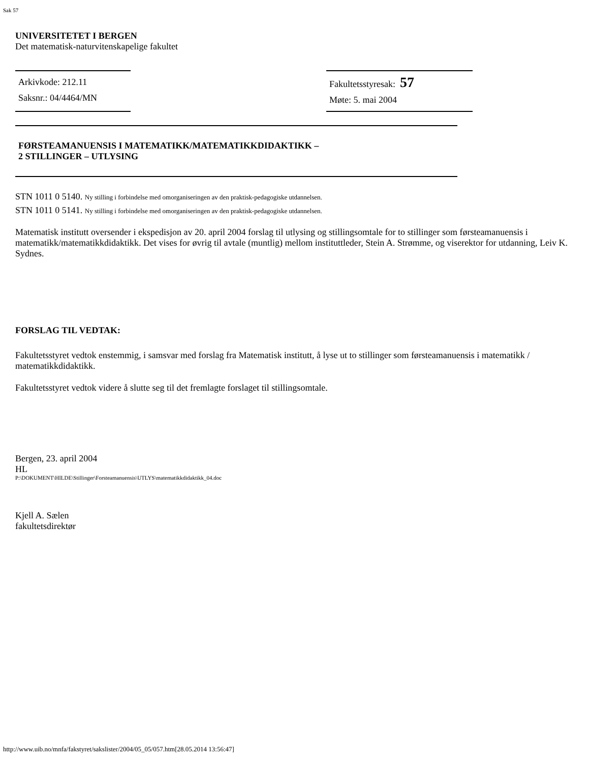Sak 57
UNIVERSITETET I BERGEN
Det matematisk-naturvitenskapelige fakultet
Arkivkode: 212.11
Saksnr.: 04/4464/MN
Fakultetsstyresak: 57
Møte: 5. mai 2004
FØRSTEAMANUENSIS I MATEMATIKK/MATEMATIKKDIDAKTIKK –
2 STILLINGER – UTLYSING
STN 1011 0 5140. Ny stilling i forbindelse med omorganiseringen av den praktisk-pedagogiske utdannelsen.
STN 1011 0 5141. Ny stilling i forbindelse med omorganiseringen av den praktisk-pedagogiske utdannelsen.
Matematisk institutt oversender i ekspedisjon av 20. april 2004 forslag til utlysing og stillingsomtale for to stillinger som førsteamanuensis i matematikk/matematikkdidaktikk. Det vises for øvrig til avtale (muntlig) mellom instituttleder, Stein A. Strømme, og viserektor for utdanning, Leiv K. Sydnes.
FORSLAG TIL VEDTAK:
Fakultetsstyret vedtok enstemmig, i samsvar med forslag fra Matematisk institutt, å lyse ut to stillinger som førsteamanuensis i matematikk / matematikkdidaktikk.
Fakultetsstyret vedtok videre å slutte seg til det fremlagte forslaget til stillingsomtale.
Bergen, 23. april 2004
HL
P:\DOKUMENT\HILDE\Stillinger\Forsteamanuensis\UTLYS\matematikkdidaktikk_04.doc
Kjell A. Sælen
fakultetsdirektør
http://www.uib.no/mnfa/fakstyret/sakslister/2004/05_05/057.htm[28.05.2014 13:56:47]